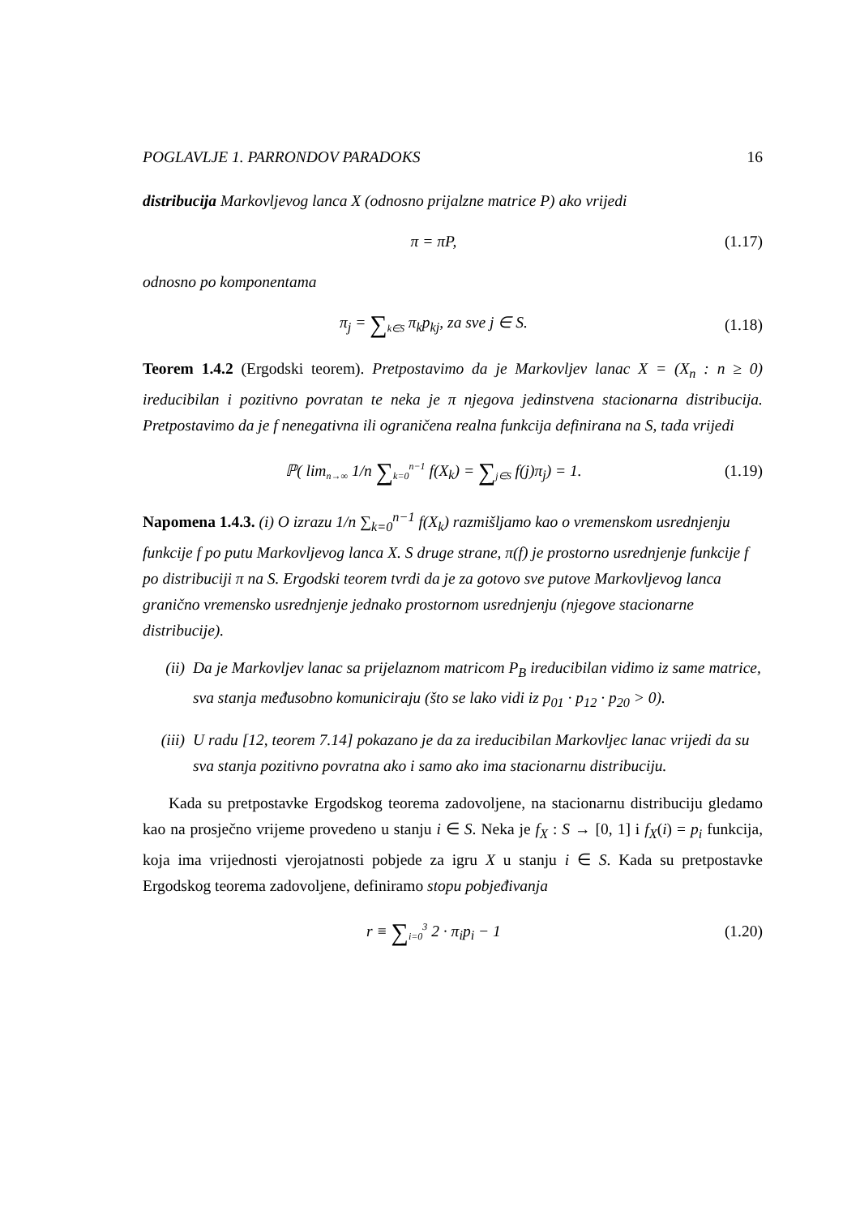POGLAVLJE 1. PARRONDOV PARADOKS 16
distribucija Markovljevog lanca X (odnosno prijalzne matrice P) ako vrijedi
π = πP, (1.17)
odnosno po komponentama
π<sub>j</sub> = ∑<sub>k∈S</sub> π<sub>k</sub>p<sub>kj</sub>, za sve j ∈ S. (1.18)
Teorem 1.4.2 (Ergodski teorem). Pretpostavimo da je Markovljev lanac X = (X<sub>n</sub> : n ≥ 0) ireducibilan i pozitivno povratan te neka je π njegova jedinstvena stacionarna distribucija. Pretpostavimo da je f nenegativna ili ograničena realna funkcija definirana na S, tada vrijedi
ℙ( lim<sub>n→∞</sub> 1/n ∑<sub>k=0</sub><sup>n−1</sup> f(X<sub>k</sub>) = ∑<sub>j∈S</sub> f(j)π<sub>j</sub>) = 1.
(1.19)
Napomena 1.4.3. (i) O izrazu 1/n ∑<sub>k=0</sub><sup>n−1</sup> f(X<sub>k</sub>) razmišljamo kao o vremenskom usrednjenju funkcije f po putu Markovljevog lanca X. S druge strane, π(f) je prostorno usrednjenje funkcije f po distribuciji π na S. Ergodski teorem tvrdi da je za gotovo sve putove Markovljevog lanca granično vremensko usrednjenje jednako prostornom usrednjenju (njegove stacionarne distribucije).
(ii) Da je Markovljev lanac sa prijelaznom matricom P<sub>B</sub> ireducibilan vidimo iz same matrice, sva stanja međusobno komuniciraju (što se lako vidi iz p<sub>01</sub> · p<sub>12</sub> · p<sub>20</sub> > 0).
(iii)
U radu [12, teorem 7.14] pokazano je da za ireducibilan Markovljec lanac vrijedi da su sva stanja pozitivno povratna ako i samo ako ima stacionarnu distribuciju.
Kada su pretpostavke Ergodskog teorema zadovoljene, na stacionarnu distribuciju gledamo kao na prosječno vrijeme provedeno u stanju i ∈ S. Neka je f<sub>X</sub> : S → [0, 1] i f<sub>X</sub>(i) = p<sub>i</sub> funkcija, koja ima vrijednosti vjerojatnosti pobjede za igru X u stanju i ∈ S. Kada su pretpostavke Ergodskog teorema zadovoljene, definiramo stopu pobjeđivanja
r ≡ ∑<sub>i=0</sub><sup>3</sup> 2 · π<sub>i</sub>p<sub>i</sub> − 1 (1.20)